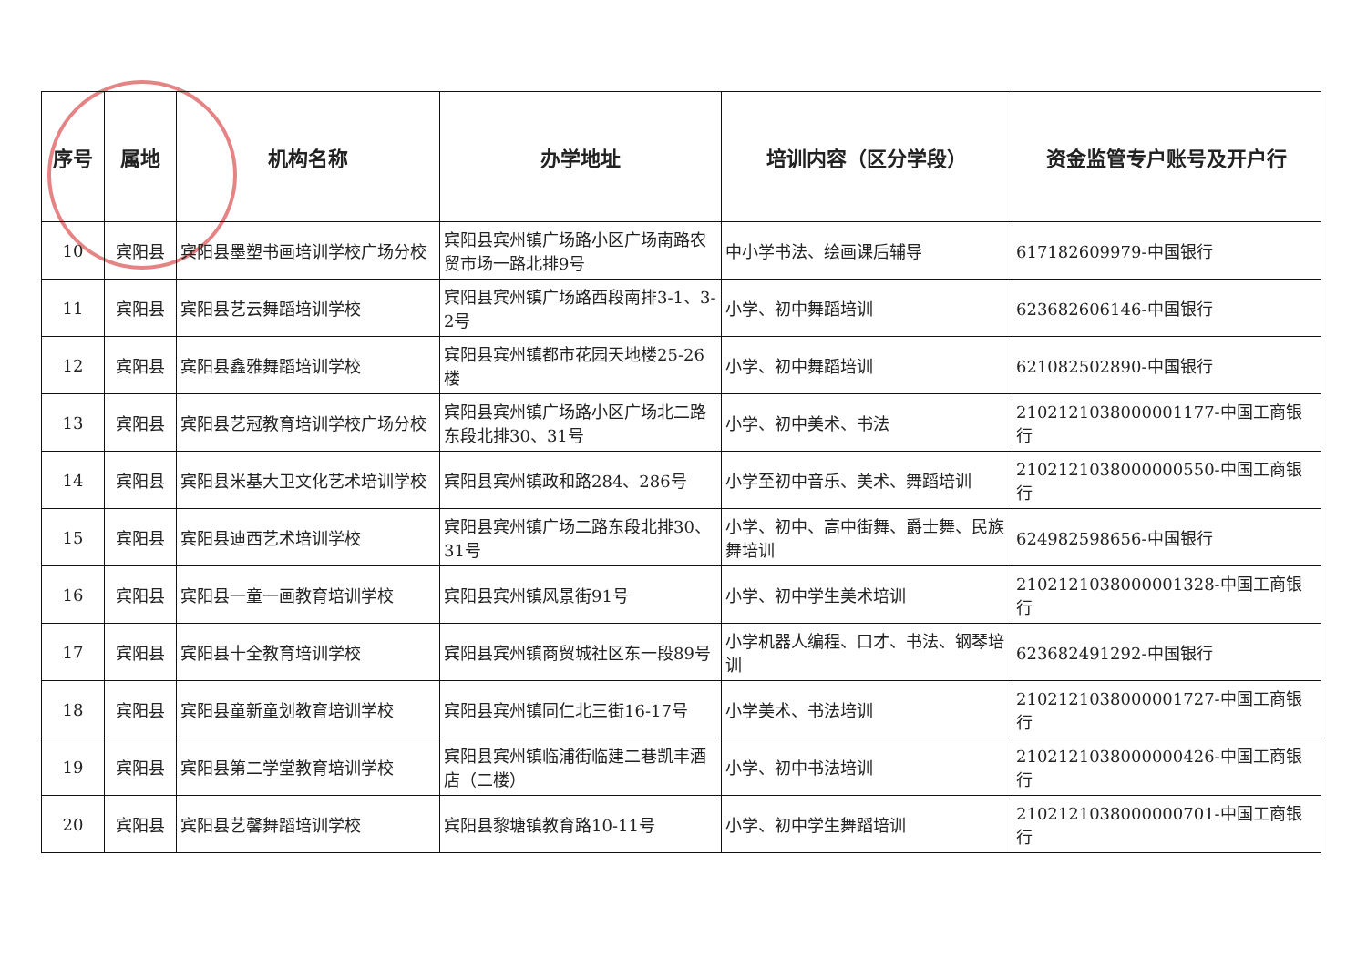| 序号 | 属地 | 机构名称 | 办学地址 | 培训内容（区分学段） | 资金监管专户账号及开户行 |
| --- | --- | --- | --- | --- | --- |
| 10 | 宾阳县 | 宾阳县墨塑书画培训学校广场分校 | 宾阳县宾州镇广场路小区广场南路农贸市场一路北排9号 | 中小学书法、绘画课后辅导 | 617182609979-中国银行 |
| 11 | 宾阳县 | 宾阳县艺云舞蹈培训学校 | 宾阳县宾州镇广场路西段南排3-1、3-2号 | 小学、初中舞蹈培训 | 623682606146-中国银行 |
| 12 | 宾阳县 | 宾阳县鑫雅舞蹈培训学校 | 宾阳县宾州镇都市花园天地楼25-26楼 | 小学、初中舞蹈培训 | 621082502890-中国银行 |
| 13 | 宾阳县 | 宾阳县艺冠教育培训学校广场分校 | 宾阳县宾州镇广场路小区广场北二路东段北排30、31号 | 小学、初中美术、书法 | 2102121038000001177-中国工商银行 |
| 14 | 宾阳县 | 宾阳县米基大卫文化艺术培训学校 | 宾阳县宾州镇政和路284、286号 | 小学至初中音乐、美术、舞蹈培训 | 2102121038000000550-中国工商银行 |
| 15 | 宾阳县 | 宾阳县迪西艺术培训学校 | 宾阳县宾州镇广场二路东段北排30、31号 | 小学、初中、高中街舞、爵士舞、民族舞培训 | 624982598656-中国银行 |
| 16 | 宾阳县 | 宾阳县一童一画教育培训学校 | 宾阳县宾州镇风景街91号 | 小学、初中学生美术培训 | 2102121038000001328-中国工商银行 |
| 17 | 宾阳县 | 宾阳县十全教育培训学校 | 宾阳县宾州镇商贸城社区东一段89号 | 小学机器人编程、口才、书法、钢琴培训 | 623682491292-中国银行 |
| 18 | 宾阳县 | 宾阳县童新童划教育培训学校 | 宾阳县宾州镇同仁北三街16-17号 | 小学美术、书法培训 | 2102121038000001727-中国工商银行 |
| 19 | 宾阳县 | 宾阳县第二学堂教育培训学校 | 宾阳县宾州镇临浦街临建二巷凯丰酒店（二楼） | 小学、初中书法培训 | 2102121038000000426-中国工商银行 |
| 20 | 宾阳县 | 宾阳县艺馨舞蹈培训学校 | 宾阳县黎塘镇教育路10-11号 | 小学、初中学生舞蹈培训 | 2102121038000000701-中国工商银行 |